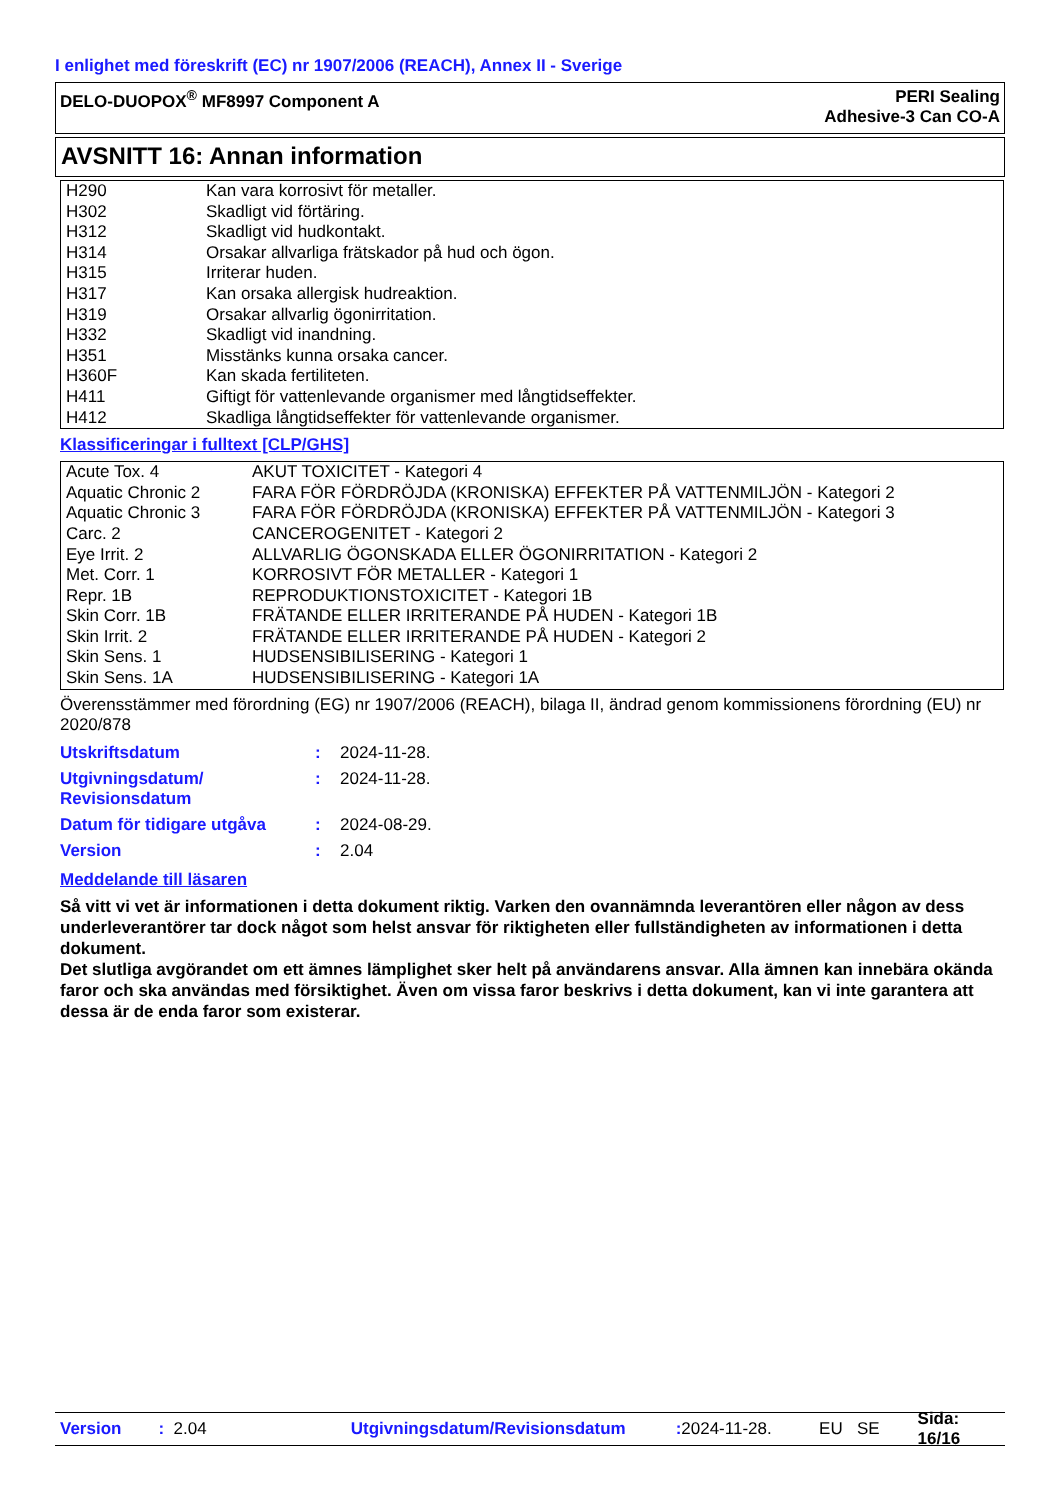I enlighet med föreskrift (EC) nr 1907/2006 (REACH), Annex II - Sverige
DELO-DUOPOX<sup>®</sup> MF8997 Component A
PERI Sealing
Adhesive-3 Can CO-A
AVSNITT 16: Annan information
| H290 | Kan vara korrosivt för metaller. |
| H302 | Skadligt vid förtäring. |
| H312 | Skadligt vid hudkontakt. |
| H314 | Orsakar allvarliga frätskador på hud och ögon. |
| H315 | Irriterar huden. |
| H317 | Kan orsaka allergisk hudreaktion. |
| H319 | Orsakar allvarlig ögonirritation. |
| H332 | Skadligt vid inandning. |
| H351 | Misstänks kunna orsaka cancer. |
| H360F | Kan skada fertiliteten. |
| H411 | Giftigt för vattenlevande organismer med långtidseffekter. |
| H412 | Skadliga långtidseffekter för vattenlevande organismer. |
Klassificeringar i fulltext [CLP/GHS]
| Acute Tox. 4 | AKUT TOXICITET - Kategori 4 |
| Aquatic Chronic 2 | FARA FÖR FÖRDRÖJDA (KRONISKA) EFFEKTER PÅ VATTENMILJÖN - Kategori 2 |
| Aquatic Chronic 3 | FARA FÖR FÖRDRÖJDA (KRONISKA) EFFEKTER PÅ VATTENMILJÖN - Kategori 3 |
| Carc. 2 | CANCEROGENITET - Kategori 2 |
| Eye Irrit. 2 | ALLVARLIG ÖGONSKADA ELLER ÖGONIRRITATION - Kategori 2 |
| Met. Corr. 1 | KORROSIVT FÖR METALLER - Kategori 1 |
| Repr. 1B | REPRODUKTIONSTOXICITET - Kategori 1B |
| Skin Corr. 1B | FRÄTANDE ELLER IRRITERANDE PÅ HUDEN - Kategori 1B |
| Skin Irrit. 2 | FRÄTANDE ELLER IRRITERANDE PÅ HUDEN - Kategori 2 |
| Skin Sens. 1 | HUDSENSIBILISERING - Kategori 1 |
| Skin Sens. 1A | HUDSENSIBILISERING - Kategori 1A |
Överensstämmer med förordning (EG) nr 1907/2006 (REACH), bilaga II, ändrad genom kommissionens förordning (EU) nr 2020/878
| Utskriftsdatum | : | 2024-11-28. |
| Utgivningsdatum/ Revisionsdatum | : | 2024-11-28. |
| Datum för tidigare utgåva | : | 2024-08-29. |
| Version | : | 2.04 |
Meddelande till läsaren
Så vitt vi vet är informationen i detta dokument riktig. Varken den ovannämnda leverantören eller någon av dess underleverantörer tar dock något som helst ansvar för riktigheten eller fullständigheten av informationen i detta dokument.
Det slutliga avgörandet om ett ämnes lämplighet sker helt på användarens ansvar. Alla ämnen kan innebära okända faror och ska användas med försiktighet. Även om vissa faror beskrivs i detta dokument, kan vi inte garantera att dessa är de enda faror som existerar.
Version: 2.04 Utgivningsdatum/Revisionsdatum: 2024-11-28. EU SE Sida: 16/16